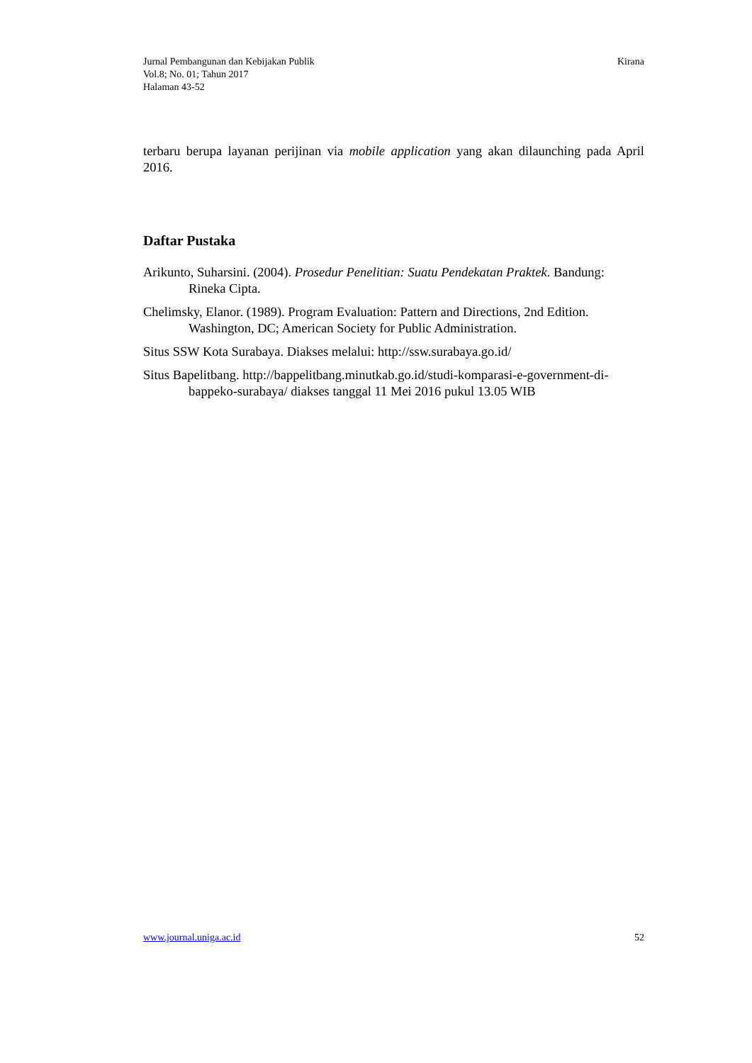Jurnal Pembangunan dan Kebijakan Publik
Vol.8; No. 01; Tahun 2017
Halaman 43-52
Kirana
terbaru berupa layanan perijinan via mobile application yang akan dilaunching pada April 2016.
Daftar Pustaka
Arikunto, Suharsini. (2004). Prosedur Penelitian: Suatu Pendekatan Praktek. Bandung: Rineka Cipta.
Chelimsky, Elanor. (1989). Program Evaluation: Pattern and Directions, 2nd Edition. Washington, DC; American Society for Public Administration.
Situs SSW Kota Surabaya. Diakses melalui: http://ssw.surabaya.go.id/
Situs Bapelitbang. http://bappelitbang.minutkab.go.id/studi-komparasi-e-government-di-bappeko-surabaya/ diakses tanggal 11 Mei 2016 pukul 13.05 WIB
www.journal.uniga.ac.id 52